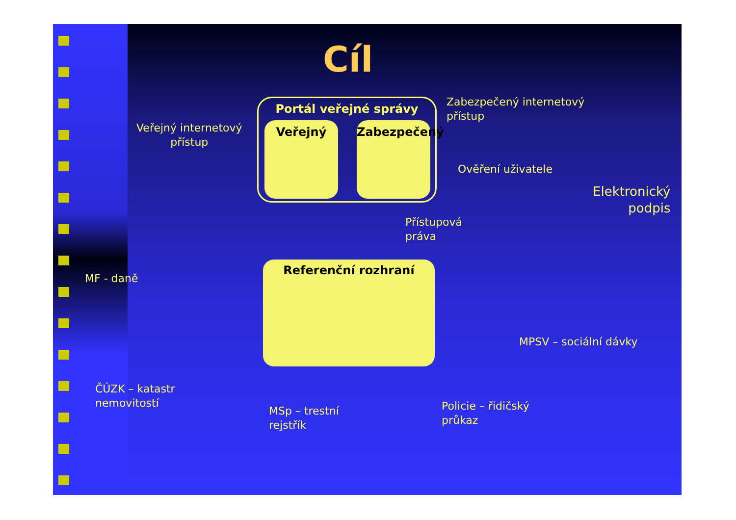Cíl
Portál veřejné správy
Veřejný
Zabezpečený
Referenční rozhraní
Veřejný internetový
přístup
Zabezpečený internetový
přístup
Ověření uživatele
Elektronický
podpis
Přístupová
práva
MF - daně
MPSV – sociální dávky
ČÚZK – katastr
nemovitostí
MSp – trestní
rejstřík
Policie – řidičský
průkaz